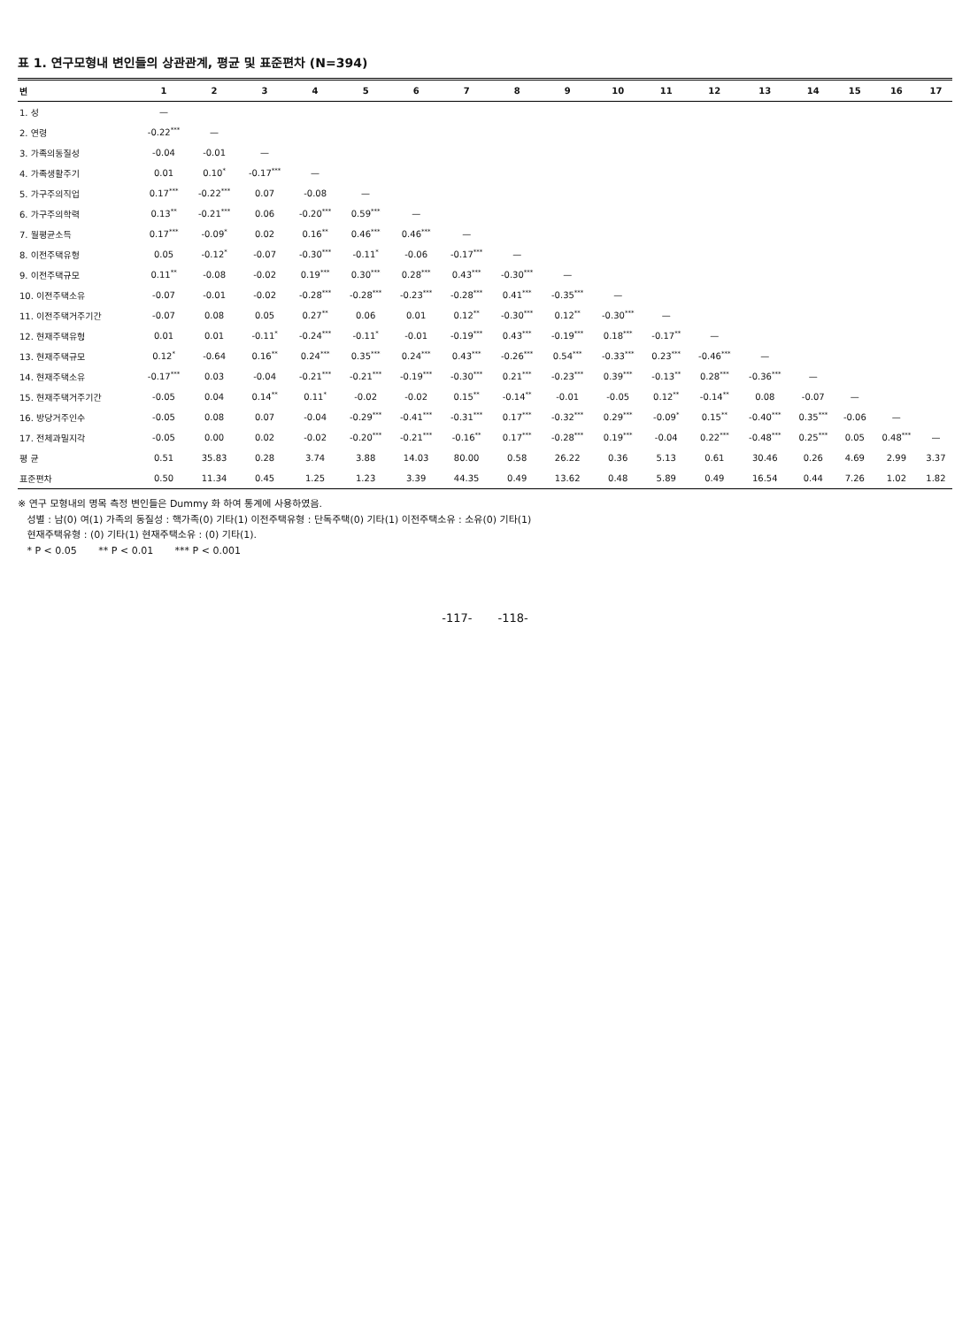표 1. 연구모형내 변인들의 상관관계, 평균 및 표준편차 (N=394)
| 변 | 1 | 2 | 3 | 4 | 5 | 6 | 7 | 8 | 9 | 10 | 11 | 12 | 13 | 14 | 15 | 16 | 17 |
| --- | --- | --- | --- | --- | --- | --- | --- | --- | --- | --- | --- | --- | --- | --- | --- | --- | --- |
| 1. 성 | — | | | | | | | | | | | | | | | | |
| 2. 연령 | -0.22<sup>***</sup> | — | | | | | | | | | | | | | | | |
| 3. 가족의동질성 | -0.04 | -0.01 | — | | | | | | | | | | | | | | |
| 4. 가족생활주기 | 0.01 | 0.10<sup>*</sup> | -0.17<sup>***</sup> | — | | | | | | | | | | | | | |
| 5. 가구주의직업 | 0.17<sup>***</sup> | -0.22<sup>***</sup> | 0.07 | -0.08 | — | | | | | | | | | | | | |
| 6. 가구주의학력 | 0.13<sup>**</sup> | -0.21<sup>***</sup> | 0.06 | -0.20<sup>***</sup> | 0.59<sup>***</sup> | — | | | | | | | | | | | |
| 7. 월평균소득 | 0.17<sup>***</sup> | -0.09<sup>*</sup> | 0.02 | 0.16<sup>**</sup> | 0.46<sup>***</sup> | 0.46<sup>***</sup> | — | | | | | | | | | | |
| 8. 이전주택유형 | 0.05 | -0.12<sup>*</sup> | -0.07 | -0.30<sup>***</sup> | -0.11<sup>*</sup> | -0.06 | -0.17<sup>***</sup> | — | | | | | | | | | |
| 9. 이전주택규모 | 0.11<sup>**</sup> | -0.08 | -0.02 | 0.19<sup>***</sup> | 0.30<sup>***</sup> | 0.28<sup>***</sup> | 0.43<sup>***</sup> | -0.30<sup>***</sup> | — | | | | | | | | |
| 10. 이전주택소유 | -0.07 | -0.01 | -0.02 | -0.28<sup>***</sup> | -0.28<sup>***</sup> | -0.23<sup>***</sup> | -0.28<sup>***</sup> | 0.41<sup>***</sup> | -0.35<sup>***</sup> | — | | | | | | | |
| 11. 이전주택거주기간 | -0.07 | 0.08 | 0.05 | 0.27<sup>**</sup> | 0.06 | 0.01 | 0.12<sup>**</sup> | -0.30<sup>***</sup> | 0.12<sup>**</sup> | -0.30<sup>***</sup> | — | | | | | | |
| 12. 현재주택유형 | 0.01 | 0.01 | -0.11<sup>*</sup> | -0.24<sup>***</sup> | -0.11<sup>*</sup> | -0.01 | -0.19<sup>***</sup> | 0.43<sup>***</sup> | -0.19<sup>***</sup> | 0.18<sup>***</sup> | -0.17<sup>**</sup> | — | | | | | |
| 13. 현재주택규모 | 0.12<sup>*</sup> | -0.64 | 0.16<sup>**</sup> | 0.24<sup>***</sup> | 0.35<sup>***</sup> | 0.24<sup>***</sup> | 0.43<sup>***</sup> | -0.26<sup>***</sup> | 0.54<sup>***</sup> | -0.33<sup>***</sup> | 0.23<sup>***</sup> | -0.46<sup>***</sup> | — | | | | |
| 14. 현재주택소유 | -0.17<sup>***</sup> | 0.03 | -0.04 | -0.21<sup>***</sup> | -0.21<sup>***</sup> | -0.19<sup>***</sup> | -0.30<sup>***</sup> | 0.21<sup>***</sup> | -0.23<sup>***</sup> | 0.39<sup>***</sup> | -0.13<sup>**</sup> | 0.28<sup>***</sup> | -0.36<sup>***</sup> | — | | | |
| 15. 현재주택거주기간 | -0.05 | 0.04 | 0.14<sup>**</sup> | 0.11<sup>*</sup> | -0.02 | -0.02 | 0.15<sup>**</sup> | -0.14<sup>**</sup> | -0.01 | -0.05 | 0.12<sup>**</sup> | -0.14<sup>**</sup> | 0.08 | -0.07 | — | | |
| 16. 방당거주인수 | -0.05 | 0.08 | 0.07 | -0.04 | -0.29<sup>***</sup> | -0.41<sup>***</sup> | -0.31<sup>***</sup> | 0.17<sup>***</sup> | -0.32<sup>***</sup> | 0.29<sup>***</sup> | -0.09<sup>*</sup> | 0.15<sup>**</sup> | -0.40<sup>***</sup> | 0.35<sup>***</sup> | -0.06 | — | |
| 17. 전체과밀지각 | -0.05 | 0.00 | 0.02 | -0.02 | -0.20<sup>***</sup> | -0.21<sup>***</sup> | -0.16<sup>**</sup> | 0.17<sup>***</sup> | -0.28<sup>***</sup> | 0.19<sup>***</sup> | -0.04 | 0.22<sup>***</sup> | -0.48<sup>***</sup> | 0.25<sup>***</sup> | 0.05 | 0.48<sup>***</sup> | — |
| 평 균 | 0.51 | 35.83 | 0.28 | 3.74 | 3.88 | 14.03 | 80.00 | 0.58 | 26.22 | 0.36 | 5.13 | 0.61 | 30.46 | 0.26 | 4.69 | 2.99 | 3.37 |
| 표준편차 | 0.50 | 11.34 | 0.45 | 1.25 | 1.23 | 3.39 | 44.35 | 0.49 | 13.62 | 0.48 | 5.89 | 0.49 | 16.54 | 0.44 | 7.26 | 1.02 | 1.82 |
※ 연구 모형내의 명목 측정 변인들은 Dummy 화 하여 통계에 사용하였음.
성별 : 남(0) 여(1) 가족의 동질성 : 핵가족(0) 기타(1) 이전주택유형 : 단독주택(0) 기타(1) 이전주택소유 : 소유(0) 기타(1)
현재주택유형 : (0) 기타(1) 현재주택소유 : (0) 기타(1).
* P < 0.05 ** P < 0.01 *** P < 0.001
-117- -118-